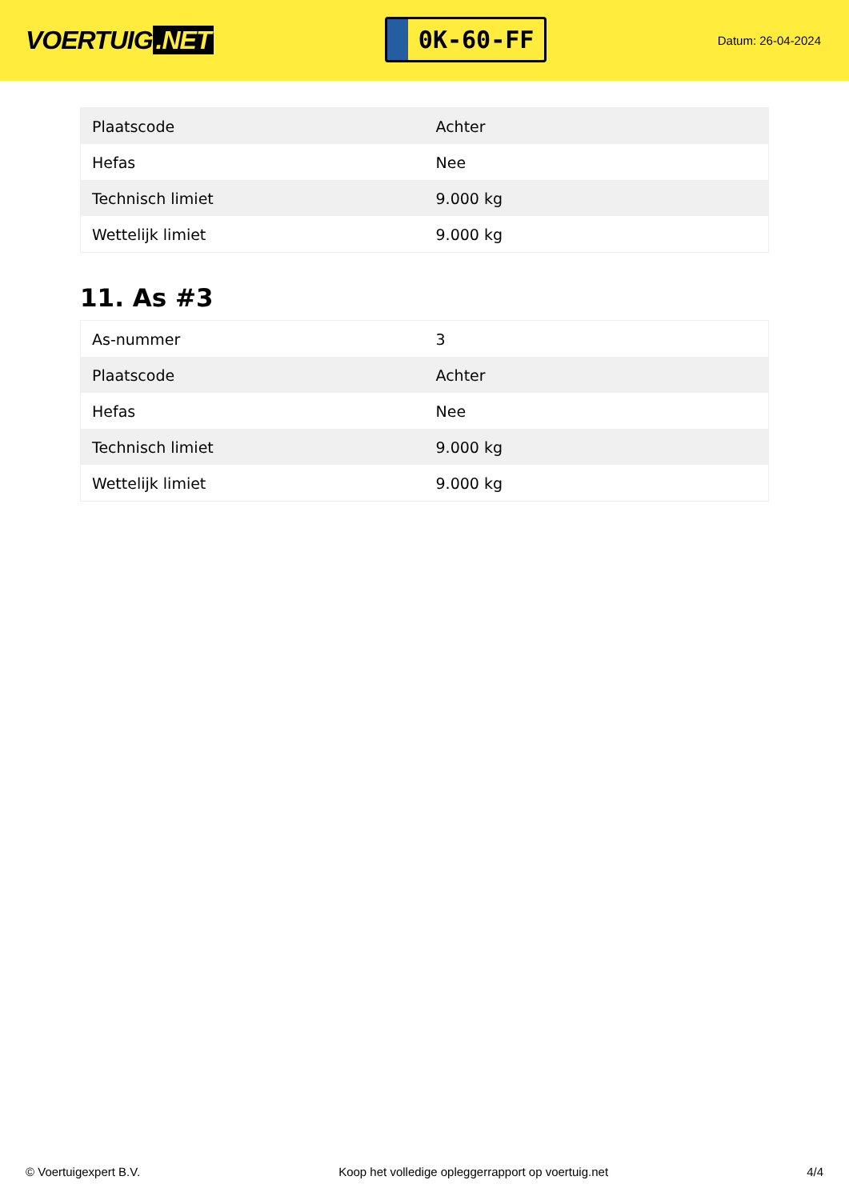VOERTUIG.NET
0K-60-FF
Datum: 26-04-2024
| Plaatscode | Achter |
| Hefas | Nee |
| Technisch limiet | 9.000 kg |
| Wettelijk limiet | 9.000 kg |
11. As #3
| As-nummer | 3 |
| Plaatscode | Achter |
| Hefas | Nee |
| Technisch limiet | 9.000 kg |
| Wettelijk limiet | 9.000 kg |
© Voertuigexpert B.V. Koop het volledige opleggerrapport op voertuig.net 4/4